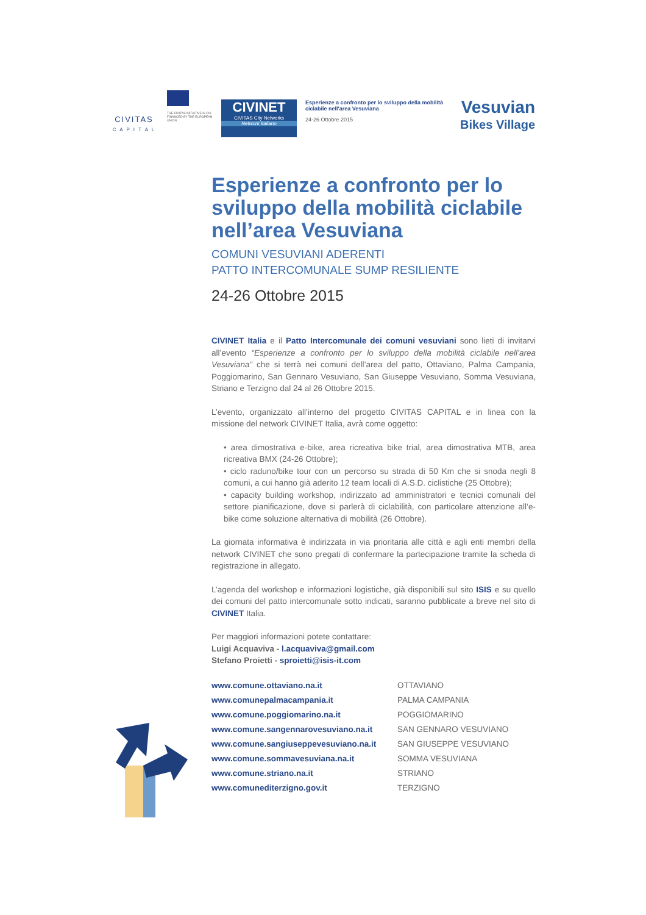CIVITAS
C A P I T A L
THE CIVITAS INITIATIVE IS CO-FINANCED BY THE EUROPEAN UNION
CIVINET
CIVITAS City Networks
Network Italiano
Esperienze a confronto per lo sviluppo della mobilità ciclabile nell'area Vesuviana
24-26 Ottobre 2015
Vesuvian
Bikes Village
Esperienze a confronto per lo sviluppo della mobilità ciclabile nell’area Vesuviana
COMUNI VESUVIANI ADERENTI
PATTO INTERCOMUNALE SUMP RESILIENTE
24-26 Ottobre 2015
CIVINET Italia e il Patto Intercomunale dei comuni vesuviani sono lieti di invitarvi all’evento “Esperienze a confronto per lo sviluppo della mobilità ciclabile nell’area Vesuviana” che si terrà nei comuni dell’area del patto, Ottaviano, Palma Campania, Poggiomarino, San Gennaro Vesuviano, San Giuseppe Vesuviano, Somma Vesuviana, Striano e Terzigno dal 24 al 26 Ottobre 2015.
L’evento, organizzato all’interno del progetto CIVITAS CAPITAL e in linea con la missione del network CIVINET Italia, avrà come oggetto:
• area dimostrativa e-bike, area ricreativa bike trial, area dimostrativa MTB, area ricreativa BMX (24-26 Ottobre);
• ciclo raduno/bike tour con un percorso su strada di 50 Km che si snoda negli 8 comuni, a cui hanno già aderito 12 team locali di A.S.D. ciclistiche (25 Ottobre);
• capacity building workshop, indirizzato ad amministratori e tecnici comunali del settore pianificazione, dove si parlerà di ciclabilità, con particolare attenzione all’e-bike come soluzione alternativa di mobilità (26 Ottobre).
La giornata informativa è indirizzata in via prioritaria alle città e agli enti membri della network CIVINET che sono pregati di confermare la partecipazione tramite la scheda di registrazione in allegato.
L’agenda del workshop e informazioni logistiche, già disponibili sul sito ISIS e su quello dei comuni del patto intercomunale sotto indicati, saranno pubblicate a breve nel sito di CIVINET Italia.
Per maggiori informazioni potete contattare:
Luigi Acquaviva - l.acquaviva@gmail.com
Stefano Proietti - sproietti@isis-it.com
| www.comune.ottaviano.na.it | OTTAVIANO |
| www.comunepalmacampania.it | PALMA CAMPANIA |
| www.comune.poggiomarino.na.it | POGGIOMARINO |
| www.comune.sangennarovesuviano.na.it | SAN GENNARO VESUVIANO |
| www.comune.sangiuseppevesuviano.na.it | SAN GIUSEPPE VESUVIANO |
| www.comune.sommavesuviana.na.it | SOMMA VESUVIANA |
| www.comune.striano.na.it | STRIANO |
| www.comunediterzigno.gov.it | TERZIGNO |